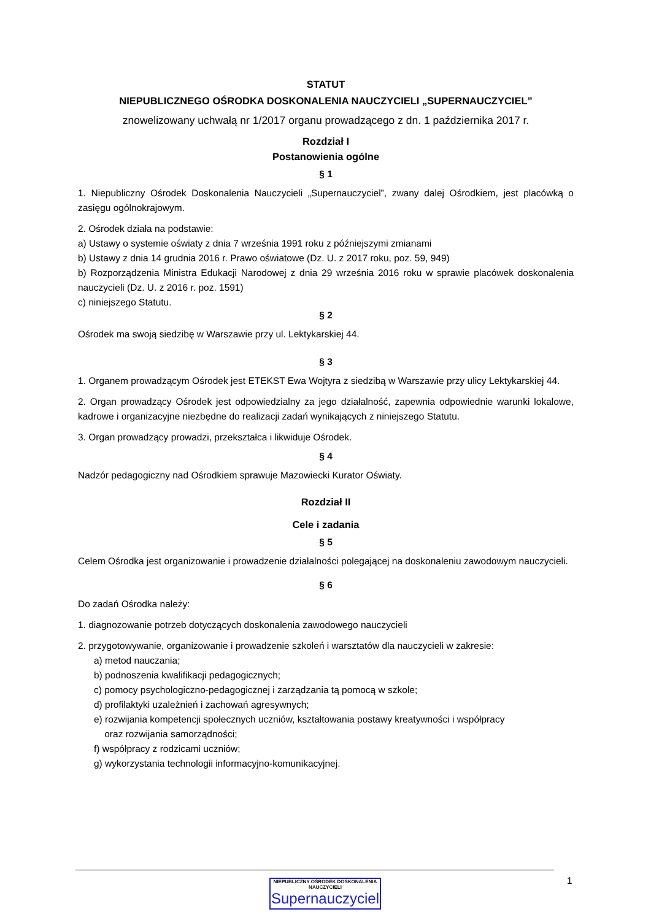STATUT
NIEPUBLICZNEGO OŚRODKA DOSKONALENIA NAUCZYCIELI „SUPERNAUCZYCIEL”
znowelizowany uchwałą nr 1/2017 organu prowadzącego z dn. 1 października 2017 r.
Rozdział I
Postanowienia ogólne
§ 1
1. Niepubliczny Ośrodek Doskonalenia Nauczycieli „Supernauczyciel”, zwany dalej Ośrodkiem, jest placówką o zasięgu ogólnokrajowym.
2. Ośrodek działa na podstawie:
a) Ustawy o systemie oświaty z dnia 7 września 1991 roku z późniejszymi zmianami
b) Ustawy z dnia 14 grudnia 2016 r. Prawo oświatowe (Dz. U. z 2017 roku, poz. 59, 949)
b) Rozporządzenia Ministra Edukacji Narodowej z dnia 29 września 2016 roku w sprawie placówek doskonalenia nauczycieli (Dz. U. z 2016 r. poz. 1591)
c) niniejszego Statutu.
§ 2
Ośrodek ma swoją siedzibę w Warszawie przy ul. Lektykarskiej 44.
§ 3
1. Organem prowadzącym Ośrodek jest ETEKST Ewa Wojtyra z siedzibą w Warszawie przy ulicy Lektykarskiej 44.
2. Organ prowadzący Ośrodek jest odpowiedzialny za jego działalność, zapewnia odpowiednie warunki lokalowe, kadrowe i organizacyjne niezbędne do realizacji zadań wynikających z niniejszego Statutu.
3. Organ prowadzący prowadzi, przekształca i likwiduje Ośrodek.
§ 4
Nadzór pedagogiczny nad Ośrodkiem sprawuje Mazowiecki Kurator Oświaty.
Rozdział II
Cele i zadania
§ 5
Celem Ośrodka jest organizowanie i prowadzenie działalności polegającej na doskonaleniu zawodowym nauczycieli.
§ 6
Do zadań Ośrodka należy:
1. diagnozowanie potrzeb dotyczących doskonalenia zawodowego nauczycieli
2. przygotowywanie, organizowanie i prowadzenie szkoleń i warsztatów dla nauczycieli w zakresie:
a) metod nauczania;
b) podnoszenia kwalifikacji pedagogicznych;
c) pomocy psychologiczno-pedagogicznej i zarządzania tą pomocą w szkole;
d) profilaktyki uzależnień i zachowań agresywnych;
e) rozwijania kompetencji społecznych uczniów, kształtowania postawy kreatywności i współpracy
oraz rozwijania samorządności;
f) współpracy z rodzicami uczniów;
g) wykorzystania technologii informacyjno-komunikacyjnej.
1
NIEPUBLICZNY OŚRODEK DOSKONALENIA NAUCZYCIELI
Supernauczyciel